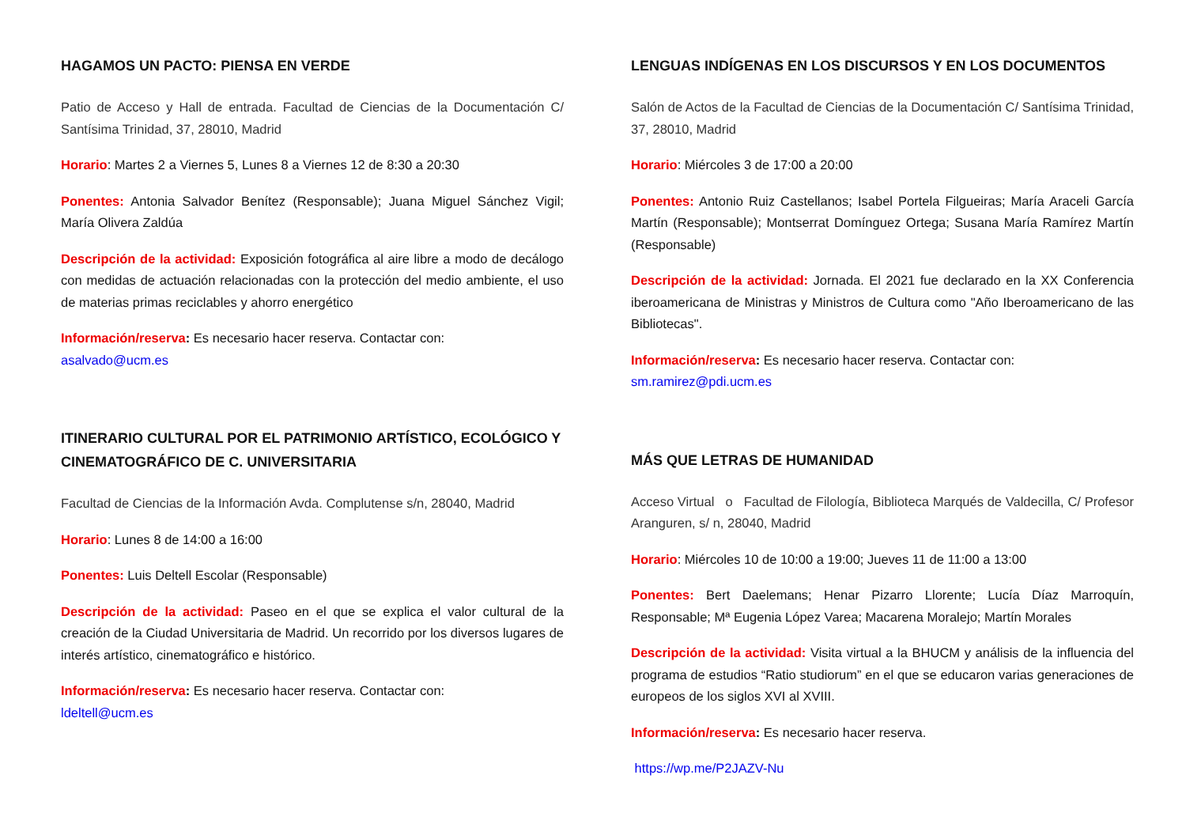HAGAMOS UN PACTO: PIENSA EN VERDE
Patio de Acceso y Hall de entrada. Facultad de Ciencias de la Documentación C/ Santísima Trinidad, 37, 28010, Madrid
Horario: Martes 2 a Viernes 5, Lunes 8 a Viernes 12 de 8:30 a 20:30
Ponentes: Antonia Salvador Benítez (Responsable); Juana Miguel Sánchez Vigil; María Olivera Zaldúa
Descripción de la actividad: Exposición fotográfica al aire libre a modo de decálogo con medidas de actuación relacionadas con la protección del medio ambiente, el uso de materias primas reciclables y ahorro energético
Información/reserva: Es necesario hacer reserva. Contactar con:
asalvado@ucm.es
ITINERARIO CULTURAL POR EL PATRIMONIO ARTÍSTICO, ECOLÓGICO Y CINEMATOGRÁFICO DE C. UNIVERSITARIA
Facultad de Ciencias de la Información Avda. Complutense s/n, 28040, Madrid
Horario: Lunes 8 de 14:00 a 16:00
Ponentes: Luis Deltell Escolar (Responsable)
Descripción de la actividad: Paseo en el que se explica el valor cultural de la creación de la Ciudad Universitaria de Madrid. Un recorrido por los diversos lugares de interés artístico, cinematográfico e histórico.
Información/reserva: Es necesario hacer reserva. Contactar con:
ldeltell@ucm.es
LENGUAS INDÍGENAS EN LOS DISCURSOS Y EN LOS DOCUMENTOS
Salón de Actos de la Facultad de Ciencias de la Documentación C/ Santísima Trinidad, 37, 28010, Madrid
Horario: Miércoles 3 de 17:00 a 20:00
Ponentes: Antonio Ruiz Castellanos; Isabel Portela Filgueiras; María Araceli García Martín (Responsable); Montserrat Domínguez Ortega; Susana María Ramírez Martín (Responsable)
Descripción de la actividad: Jornada. El 2021 fue declarado en la XX Conferencia iberoamericana de Ministras y Ministros de Cultura como "Año Iberoamericano de las Bibliotecas".
Información/reserva: Es necesario hacer reserva. Contactar con:
sm.ramirez@pdi.ucm.es
MÁS QUE LETRAS DE HUMANIDAD
Acceso Virtual o Facultad de Filología, Biblioteca Marqués de Valdecilla, C/ Profesor Aranguren, s/ n, 28040, Madrid
Horario: Miércoles 10 de 10:00 a 19:00; Jueves 11 de 11:00 a 13:00
Ponentes: Bert Daelemans; Henar Pizarro Llorente; Lucía Díaz Marroquín, Responsable; Mª Eugenia López Varea; Macarena Moralejo; Martín Morales
Descripción de la actividad: Visita virtual a la BHUCM y análisis de la influencia del programa de estudios “Ratio studiorum” en el que se educaron varias generaciones de europeos de los siglos XVI al XVIII.
Información/reserva: Es necesario hacer reserva.
https://wp.me/P2JAZV-Nu